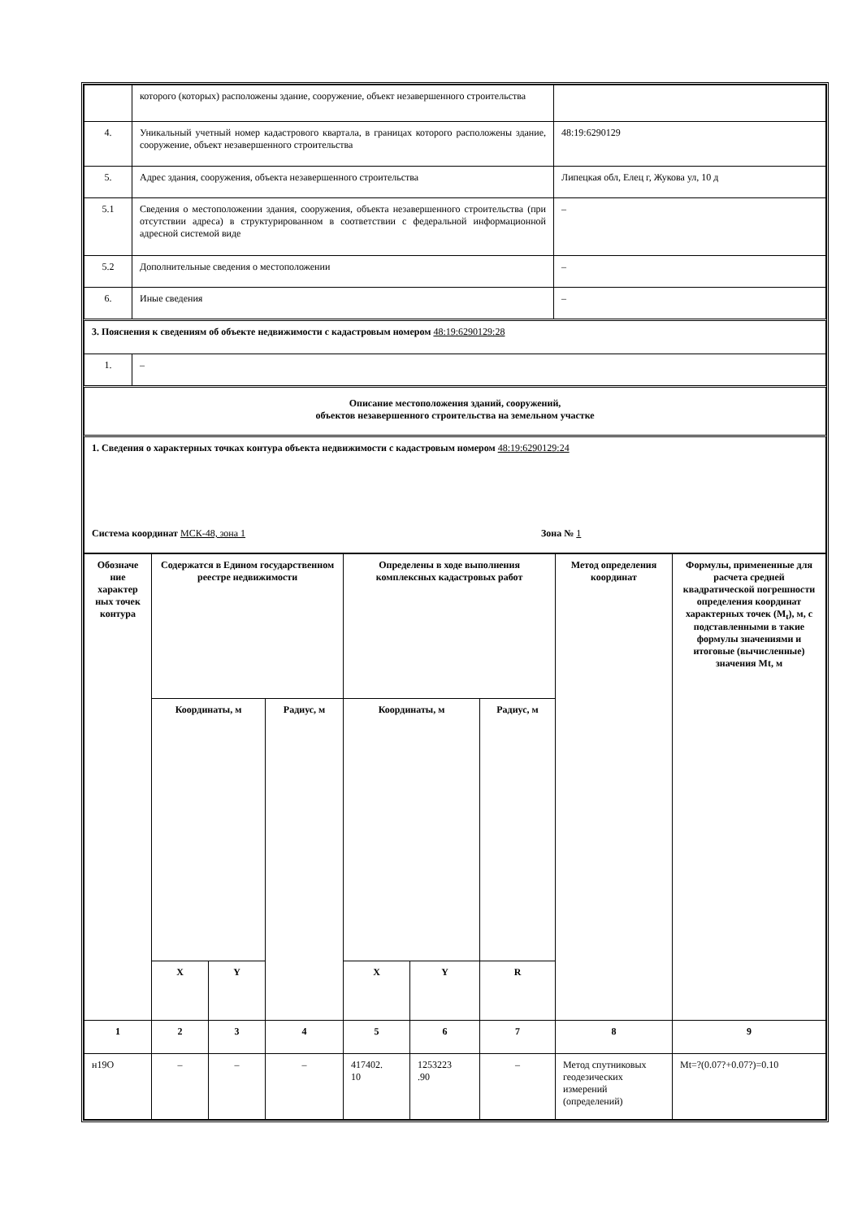| | которого (которых) расположены здание, сооружение, объект незавершенного строительства | |
| 4. | Уникальный учетный номер кадастрового квартала, в границах которого расположены здание, сооружение, объект незавершенного строительства | 48:19:6290129 |
| 5. | Адрес здания, сооружения, объекта незавершенного строительства | Липецкая обл, Елец г, Жукова ул, 10 д |
| 5.1 | Сведения о местоположении здания, сооружения, объекта незавершенного строительства (при отсутствии адреса) в структурированном в соответствии с федеральной информационной адресной системой виде | – |
| 5.2 | Дополнительные сведения о местоположении | – |
| 6. | Иные сведения | – |
| 3. Пояснения к сведениям об объекте недвижимости с кадастровым номером 48:19:6290129:28 | | |
| 1. | – | |
| Описание местоположения зданий, сооружений, объектов незавершенного строительства на земельном участке | | |
| 1. Сведения о характерных точках контура объекта недвижимости с кадастровым номером 48:19:6290129:24 Система координат МСК-48, зона 1 Зона № 1 | | |
| Обозначе ние характер ных точек контура | Содержатся в Едином государственном реестре недвижимости | | | Определены в ходе выполнения комплексных кадастровых работ | | | Метод определения координат | Формулы, примененные для расчета средней квадратической погрешности определения координат характерных точек (M<sub>t</sub>), м, с подставленными в такие формулы значениями и итоговые (вычисленные) значения Mt, м |
| --- | --- | --- | --- | --- | --- | --- | --- | --- |
| | Координаты, м | | Радиус, м | Координаты, м | | Радиус, м | | |
| | X | Y | | X | Y | R | | |
| 1 | 2 | 3 | 4 | 5 | 6 | 7 | 8 | 9 |
| н19О | – | – | – | 417402. 10 | 1253223 .90 | – | Метод спутниковых геодезических измерений (определений) | Mt=?(0.07?+0.07?)=0.10 |